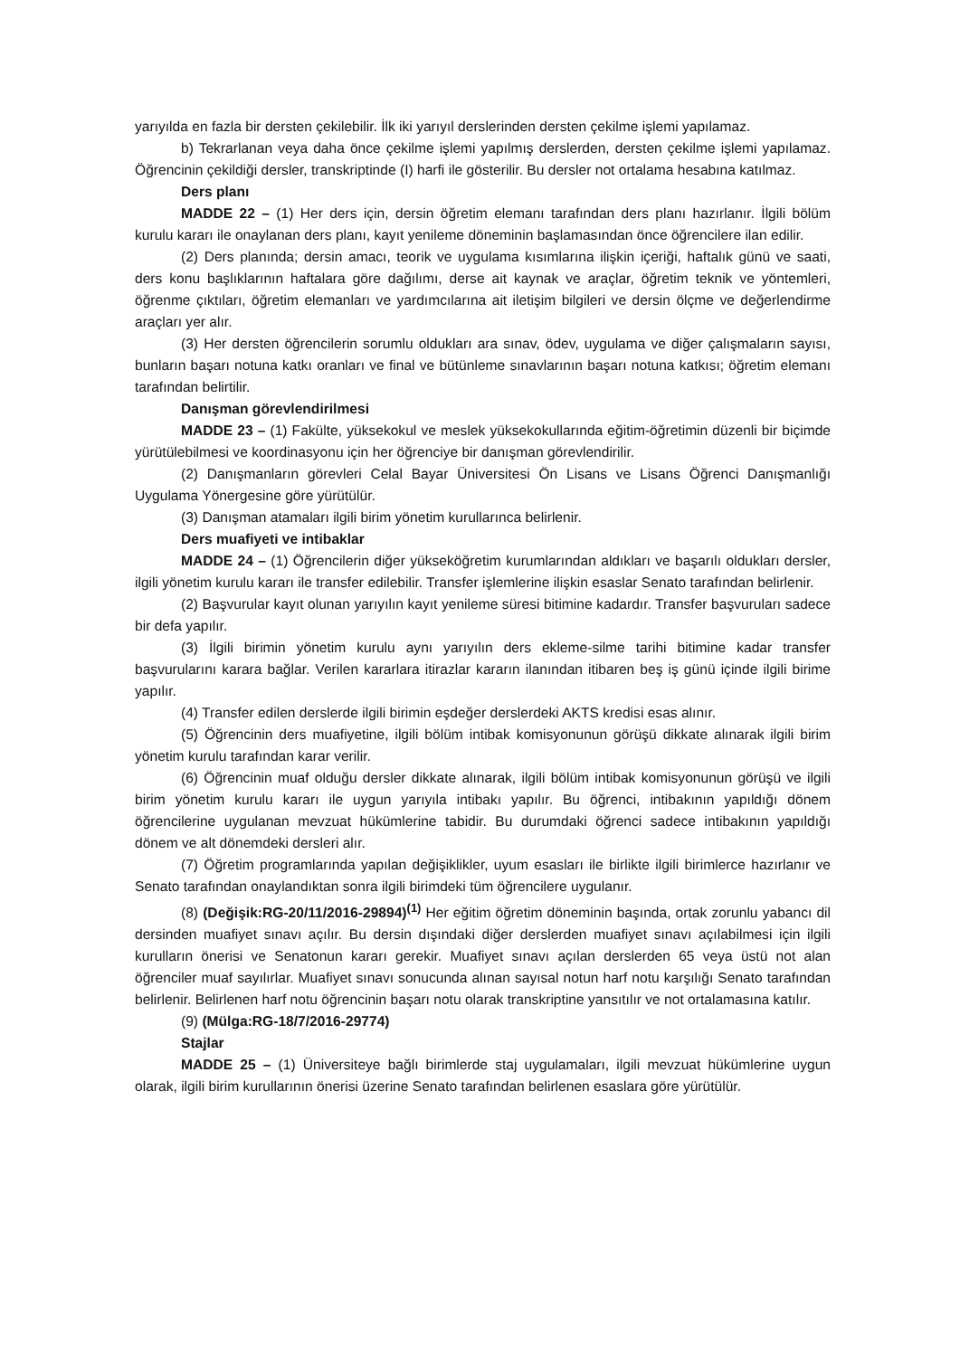yarıyılda en fazla bir dersten çekilebilir. İlk iki yarıyıl derslerinden dersten çekilme işlemi yapılamaz.
b) Tekrarlanan veya daha önce çekilme işlemi yapılmış derslerden, dersten çekilme işlemi yapılamaz. Öğrencinin çekildiği dersler, transkriptinde (I) harfi ile gösterilir. Bu dersler not ortalama hesabına katılmaz.
Ders planı
MADDE 22 – (1) Her ders için, dersin öğretim elemanı tarafından ders planı hazırlanır. İlgili bölüm kurulu kararı ile onaylanan ders planı, kayıt yenileme döneminin başlamasından önce öğrencilere ilan edilir.
(2) Ders planında; dersin amacı, teorik ve uygulama kısımlarına ilişkin içeriği, haftalık günü ve saati, ders konu başlıklarının haftalara göre dağılımı, derse ait kaynak ve araçlar, öğretim teknik ve yöntemleri, öğrenme çıktıları, öğretim elemanları ve yardımcılarına ait iletişim bilgileri ve dersin ölçme ve değerlendirme araçları yer alır.
(3) Her dersten öğrencilerin sorumlu oldukları ara sınav, ödev, uygulama ve diğer çalışmaların sayısı, bunların başarı notuna katkı oranları ve final ve bütünleme sınavlarının başarı notuna katkısı; öğretim elemanı tarafından belirtilir.
Danışman görevlendirilmesi
MADDE 23 – (1) Fakülte, yüksekokul ve meslek yüksekokullarında eğitim-öğretimin düzenli bir biçimde yürütülebilmesi ve koordinasyonu için her öğrenciye bir danışman görevlendirilir.
(2) Danışmanların görevleri Celal Bayar Üniversitesi Ön Lisans ve Lisans Öğrenci Danışmanlığı Uygulama Yönergesine göre yürütülür.
(3) Danışman atamaları ilgili birim yönetim kurullarınca belirlenir.
Ders muafiyeti ve intibaklar
MADDE 24 – (1) Öğrencilerin diğer yükseköğretim kurumlarından aldıkları ve başarılı oldukları dersler, ilgili yönetim kurulu kararı ile transfer edilebilir. Transfer işlemlerine ilişkin esaslar Senato tarafından belirlenir.
(2) Başvurular kayıt olunan yarıyılın kayıt yenileme süresi bitimine kadardır. Transfer başvuruları sadece bir defa yapılır.
(3) İlgili birimin yönetim kurulu aynı yarıyılın ders ekleme-silme tarihi bitimine kadar transfer başvurularını karara bağlar. Verilen kararlara itirazlar kararın ilanından itibaren beş iş günü içinde ilgili birime yapılır.
(4) Transfer edilen derslerde ilgili birimin eşdeğer derslerdeki AKTS kredisi esas alınır.
(5) Öğrencinin ders muafiyetine, ilgili bölüm intibak komisyonunun görüşü dikkate alınarak ilgili birim yönetim kurulu tarafından karar verilir.
(6) Öğrencinin muaf olduğu dersler dikkate alınarak, ilgili bölüm intibak komisyonunun görüşü ve ilgili birim yönetim kurulu kararı ile uygun yarıyıla intibakı yapılır. Bu öğrenci, intibakının yapıldığı dönem öğrencilerine uygulanan mevzuat hükümlerine tabidir. Bu durumdaki öğrenci sadece intibakının yapıldığı dönem ve alt dönemdeki dersleri alır.
(7) Öğretim programlarında yapılan değişiklikler, uyum esasları ile birlikte ilgili birimlerce hazırlanır ve Senato tarafından onaylandıktan sonra ilgili birimdeki tüm öğrencilere uygulanır.
(8) (Değişik:RG-20/11/2016-29894)<sup>(1)</sup> Her eğitim öğretim döneminin başında, ortak zorunlu yabancı dil dersinden muafiyet sınavı açılır. Bu dersin dışındaki diğer derslerden muafiyet sınavı açılabilmesi için ilgili kurulların önerisi ve Senatonun kararı gerekir. Muafiyet sınavı açılan derslerden 65 veya üstü not alan öğrenciler muaf sayılırlar. Muafiyet sınavı sonucunda alınan sayısal notun harf notu karşılığı Senato tarafından belirlenir. Belirlenen harf notu öğrencinin başarı notu olarak transkriptine yansıtılır ve not ortalamasına katılır.
(9) (Mülga:RG-18/7/2016-29774)
Stajlar
MADDE 25 – (1) Üniversiteye bağlı birimlerde staj uygulamaları, ilgili mevzuat hükümlerine uygun olarak, ilgili birim kurullarının önerisi üzerine Senato tarafından belirlenen esaslara göre yürütülür.